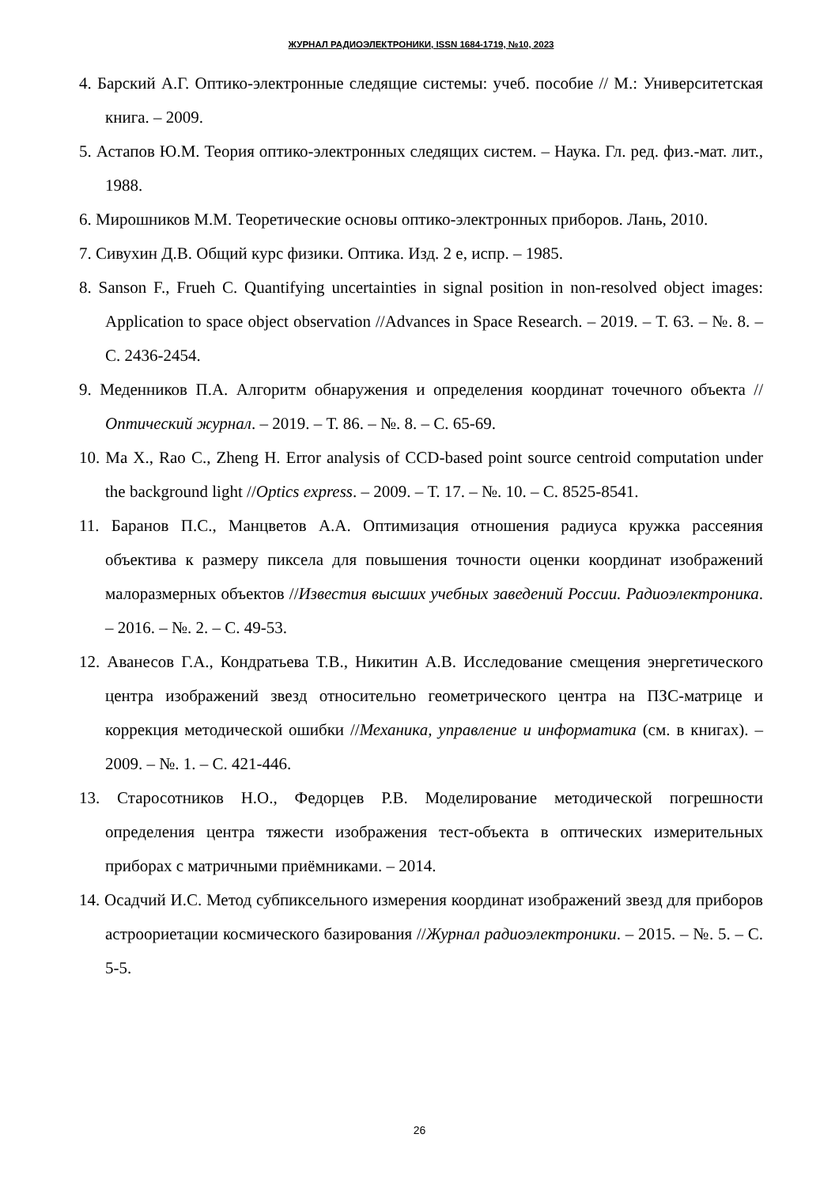ЖУРНАЛ РАДИОЭЛЕКТРОНИКИ, ISSN 1684-1719, №10, 2023
4. Барский А.Г. Оптико-электронные следящие системы: учеб. пособие // М.: Университетская книга. – 2009.
5. Астапов Ю.М. Теория оптико-электронных следящих систем. – Наука. Гл. ред. физ.-мат. лит., 1988.
6. Мирошников М.М. Теоретические основы оптико-электронных приборов. Лань, 2010.
7. Сивухин Д.В. Общий курс физики. Оптика. Изд. 2 е, испр. – 1985.
8. Sanson F., Frueh C. Quantifying uncertainties in signal position in non-resolved object images: Application to space object observation //Advances in Space Research. – 2019. – Т. 63. – №. 8. – С. 2436-2454.
9. Меденников П.А. Алгоритм обнаружения и определения координат точечного объекта //Оптический журнал. – 2019. – Т. 86. – №. 8. – С. 65-69.
10. Ma X., Rao C., Zheng H. Error analysis of CCD-based point source centroid computation under the background light //Optics express. – 2009. – Т. 17. – №. 10. – С. 8525-8541.
11. Баранов П.С., Манцветов А.А. Оптимизация отношения радиуса кружка рассеяния объектива к размеру пиксела для повышения точности оценки координат изображений малоразмерных объектов //Известия высших учебных заведений России. Радиоэлектроника. – 2016. – №. 2. – С. 49-53.
12. Аванесов Г.А., Кондратьева Т.В., Никитин А.В. Исследование смещения энергетического центра изображений звезд относительно геометрического центра на ПЗС-матрице и коррекция методической ошибки //Механика, управление и информатика (см. в книгах). – 2009. – №. 1. – С. 421-446.
13. Старосотников Н.О., Федорцев Р.В. Моделирование методической погрешности определения центра тяжести изображения тест-объекта в оптических измерительных приборах с матричными приёмниками. – 2014.
14. Осадчий И.С. Метод субпиксельного измерения координат изображений звезд для приборов астроориетации космического базирования //Журнал радиоэлектроники. – 2015. – №. 5. – С. 5-5.
26